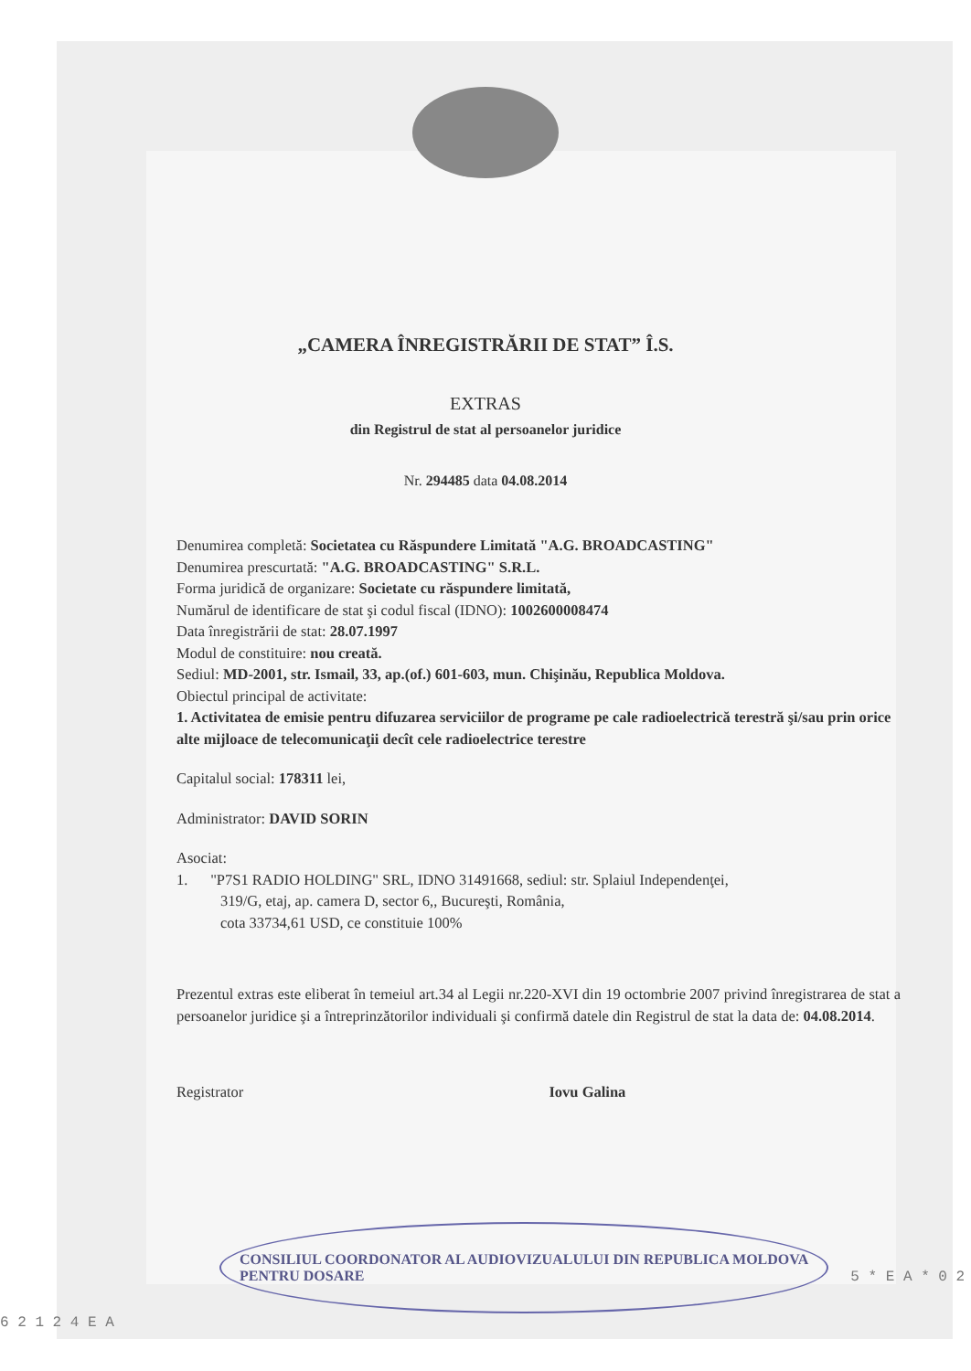„CAMERA ÎNREGISTRĂRII DE STAT” Î.S.
EXTRAS
din Registrul de stat al persoanelor juridice
Nr. 294485 data 04.08.2014
Denumirea completă: Societatea cu Răspundere Limitată "A.G. BROADCASTING"
Denumirea prescurtată: "A.G. BROADCASTING" S.R.L.
Forma juridică de organizare: Societate cu răspundere limitată,
Numărul de identificare de stat şi codul fiscal (IDNO): 1002600008474
Data înregistrării de stat: 28.07.1997
Modul de constituire: nou creată.
Sediul: MD-2001, str. Ismail, 33, ap.(of.) 601-603, mun. Chişinău, Republica Moldova.
Obiectul principal de activitate:
1. Activitatea de emisie pentru difuzarea serviciilor de programe pe cale radioelectrică terestră şi/sau prin orice alte mijloace de telecomunicaţii decît cele radioelectrice terestre
Capitalul social: 178311 lei,
Administrator: DAVID SORIN
Asociat:
1. "P7S1 RADIO HOLDING" SRL, IDNO 31491668, sediul: str. Splaiul Independenţei,
319/G, etaj, ap. camera D, sector 6,, Bucureşti, România,
cota 33734,61 USD, ce constituie 100%
Prezentul extras este eliberat în temeiul art.34 al Legii nr.220-XVI din 19 octombrie 2007 privind înregistrarea de stat a persoanelor juridice şi a întreprinzătorilor individuali şi confirmă datele din Registrul de stat la data de: 04.08.2014.
Registrator Iovu Galina
CONSILIUL COORDONATOR AL AUDIOVIZUALULUI DIN REPUBLICA MOLDOVA
PENTRU DOSARE
5 * E A * 0 2 6 2 1 2 4 E A